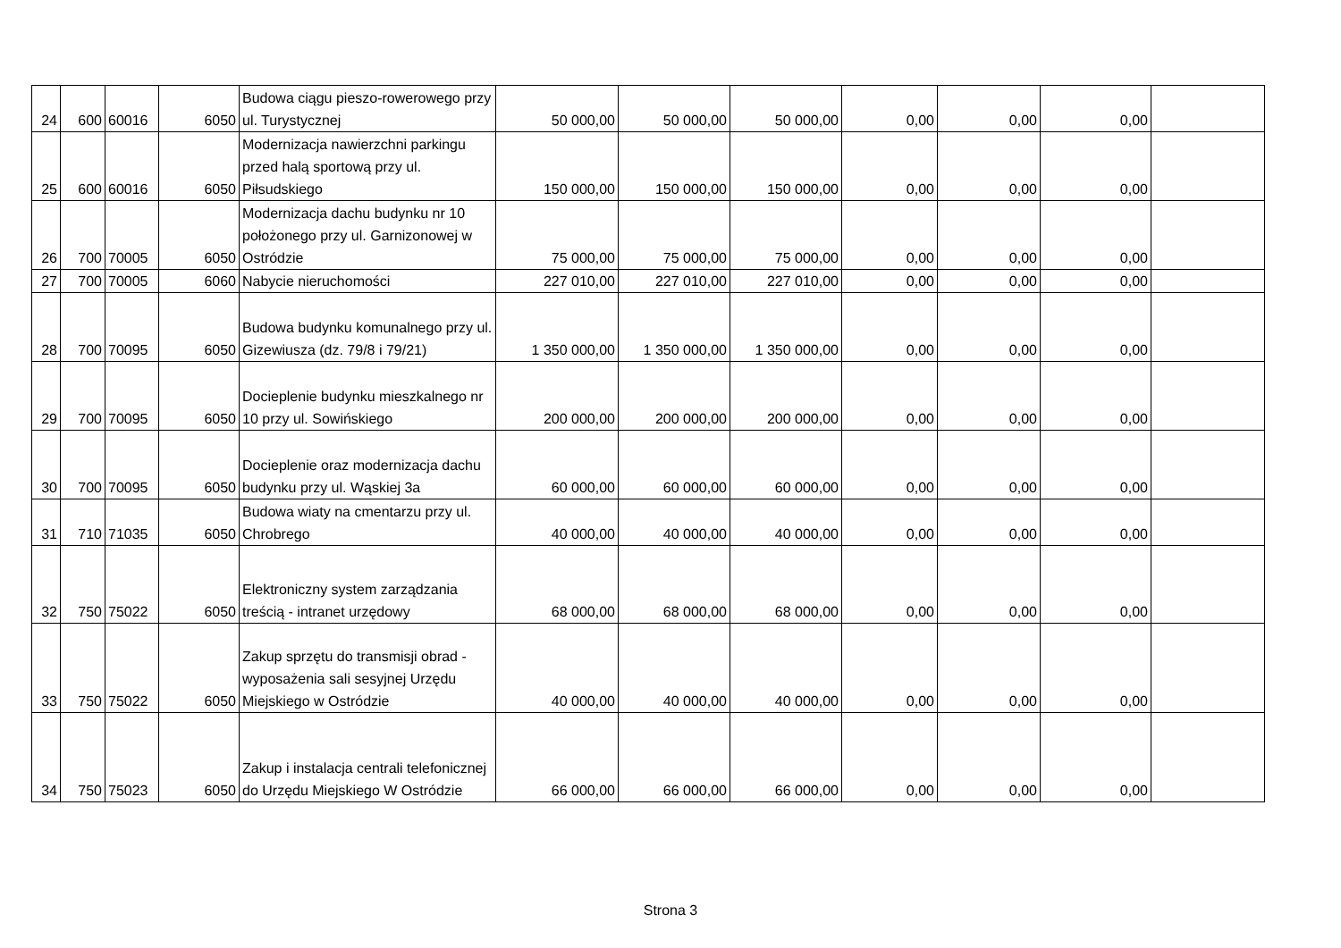| 24 | 600 | 60016 | 6050 | Budowa ciągu pieszo-rowerowego przy ul. Turystycznej | 50 000,00 | 50 000,00 | 50 000,00 | 0,00 | 0,00 | 0,00 | |
| 25 | 600 | 60016 | 6050 | Modernizacja nawierzchni parkingu przed halą sportową przy ul. Piłsudskiego | 150 000,00 | 150 000,00 | 150 000,00 | 0,00 | 0,00 | 0,00 | |
| 26 | 700 | 70005 | 6050 | Modernizacja dachu budynku nr 10 położonego przy ul. Garnizonowej w Ostródzie | 75 000,00 | 75 000,00 | 75 000,00 | 0,00 | 0,00 | 0,00 | |
| 27 | 700 | 70005 | 6060 | Nabycie nieruchomości | 227 010,00 | 227 010,00 | 227 010,00 | 0,00 | 0,00 | 0,00 | |
| 28 | 700 | 70095 | 6050 | Budowa budynku komunalnego przy ul. Gizewiusza (dz. 79/8 i 79/21) | 1 350 000,00 | 1 350 000,00 | 1 350 000,00 | 0,00 | 0,00 | 0,00 | |
| 29 | 700 | 70095 | 6050 | Docieplenie budynku mieszkalnego nr 10 przy ul. Sowińskiego | 200 000,00 | 200 000,00 | 200 000,00 | 0,00 | 0,00 | 0,00 | |
| 30 | 700 | 70095 | 6050 | Docieplenie oraz modernizacja dachu budynku przy ul. Wąskiej 3a | 60 000,00 | 60 000,00 | 60 000,00 | 0,00 | 0,00 | 0,00 | |
| 31 | 710 | 71035 | 6050 | Budowa wiaty na cmentarzu przy ul. Chrobrego | 40 000,00 | 40 000,00 | 40 000,00 | 0,00 | 0,00 | 0,00 | |
| 32 | 750 | 75022 | 6050 | Elektroniczny system zarządzania treścią - intranet urzędowy | 68 000,00 | 68 000,00 | 68 000,00 | 0,00 | 0,00 | 0,00 | |
| 33 | 750 | 75022 | 6050 | Zakup sprzętu do transmisji obrad - wyposażenia sali sesyjnej Urzędu Miejskiego w Ostródzie | 40 000,00 | 40 000,00 | 40 000,00 | 0,00 | 0,00 | 0,00 | |
| 34 | 750 | 75023 | 6050 | Zakup i instalacja centrali telefonicznej do Urzędu Miejskiego W Ostródzie | 66 000,00 | 66 000,00 | 66 000,00 | 0,00 | 0,00 | 0,00 | |
Strona 3